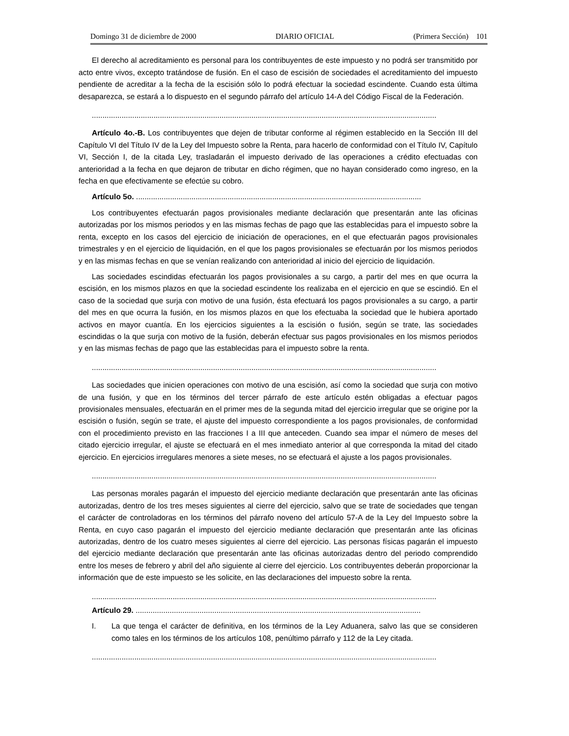Domingo 31 de diciembre de 2000 DIARIO OFICIAL (Primera Sección) 101
El derecho al acreditamiento es personal para los contribuyentes de este impuesto y no podrá ser transmitido por acto entre vivos, excepto tratándose de fusión. En el caso de escisión de sociedades el acreditamiento del impuesto pendiente de acreditar a la fecha de la escisión sólo lo podrá efectuar la sociedad escindente. Cuando esta última desaparezca, se estará a lo dispuesto en el segundo párrafo del artículo 14-A del Código Fiscal de la Federación.
..................................................................................................................................................................
Artículo 4o.-B. Los contribuyentes que dejen de tributar conforme al régimen establecido en la Sección III del Capítulo VI del Título IV de la Ley del Impuesto sobre la Renta, para hacerlo de conformidad con el Título IV, Capítulo VI, Sección I, de la citada Ley, trasladarán el impuesto derivado de las operaciones a crédito efectuadas con anterioridad a la fecha en que dejaron de tributar en dicho régimen, que no hayan considerado como ingreso, en la fecha en que efectivamente se efectúe su cobro.
Artículo 5o. ......................................................................................................................................
Los contribuyentes efectuarán pagos provisionales mediante declaración que presentarán ante las oficinas autorizadas por los mismos periodos y en las mismas fechas de pago que las establecidas para el impuesto sobre la renta, excepto en los casos del ejercicio de iniciación de operaciones, en el que efectuarán pagos provisionales trimestrales y en el ejercicio de liquidación, en el que los pagos provisionales se efectuarán por los mismos periodos y en las mismas fechas en que se venían realizando con anterioridad al inicio del ejercicio de liquidación.
Las sociedades escindidas efectuarán los pagos provisionales a su cargo, a partir del mes en que ocurra la escisión, en los mismos plazos en que la sociedad escindente los realizaba en el ejercicio en que se escindió. En el caso de la sociedad que surja con motivo de una fusión, ésta efectuará los pagos provisionales a su cargo, a partir del mes en que ocurra la fusión, en los mismos plazos en que los efectuaba la sociedad que le hubiera aportado activos en mayor cuantía. En los ejercicios siguientes a la escisión o fusión, según se trate, las sociedades escindidas o la que surja con motivo de la fusión, deberán efectuar sus pagos provisionales en los mismos periodos y en las mismas fechas de pago que las establecidas para el impuesto sobre la renta.
..................................................................................................................................................................
Las sociedades que inicien operaciones con motivo de una escisión, así como la sociedad que surja con motivo de una fusión, y que en los términos del tercer párrafo de este artículo estén obligadas a efectuar pagos provisionales mensuales, efectuarán en el primer mes de la segunda mitad del ejercicio irregular que se origine por la escisión o fusión, según se trate, el ajuste del impuesto correspondiente a los pagos provisionales, de conformidad con el procedimiento previsto en las fracciones I a III que anteceden. Cuando sea impar el número de meses del citado ejercicio irregular, el ajuste se efectuará en el mes inmediato anterior al que corresponda la mitad del citado ejercicio. En ejercicios irregulares menores a siete meses, no se efectuará el ajuste a los pagos provisionales.
..................................................................................................................................................................
Las personas morales pagarán el impuesto del ejercicio mediante declaración que presentarán ante las oficinas autorizadas, dentro de los tres meses siguientes al cierre del ejercicio, salvo que se trate de sociedades que tengan el carácter de controladoras en los términos del párrafo noveno del artículo 57-A de la Ley del Impuesto sobre la Renta, en cuyo caso pagarán el impuesto del ejercicio mediante declaración que presentarán ante las oficinas autorizadas, dentro de los cuatro meses siguientes al cierre del ejercicio. Las personas físicas pagarán el impuesto del ejercicio mediante declaración que presentarán ante las oficinas autorizadas dentro del periodo comprendido entre los meses de febrero y abril del año siguiente al cierre del ejercicio. Los contribuyentes deberán proporcionar la información que de este impuesto se les solicite, en las declaraciones del impuesto sobre la renta.
..................................................................................................................................................................
Artículo 29. ......................................................................................................................................
I. La que tenga el carácter de definitiva, en los términos de la Ley Aduanera, salvo las que se consideren como tales en los términos de los artículos 108, penúltimo párrafo y 112 de la Ley citada.
..................................................................................................................................................................